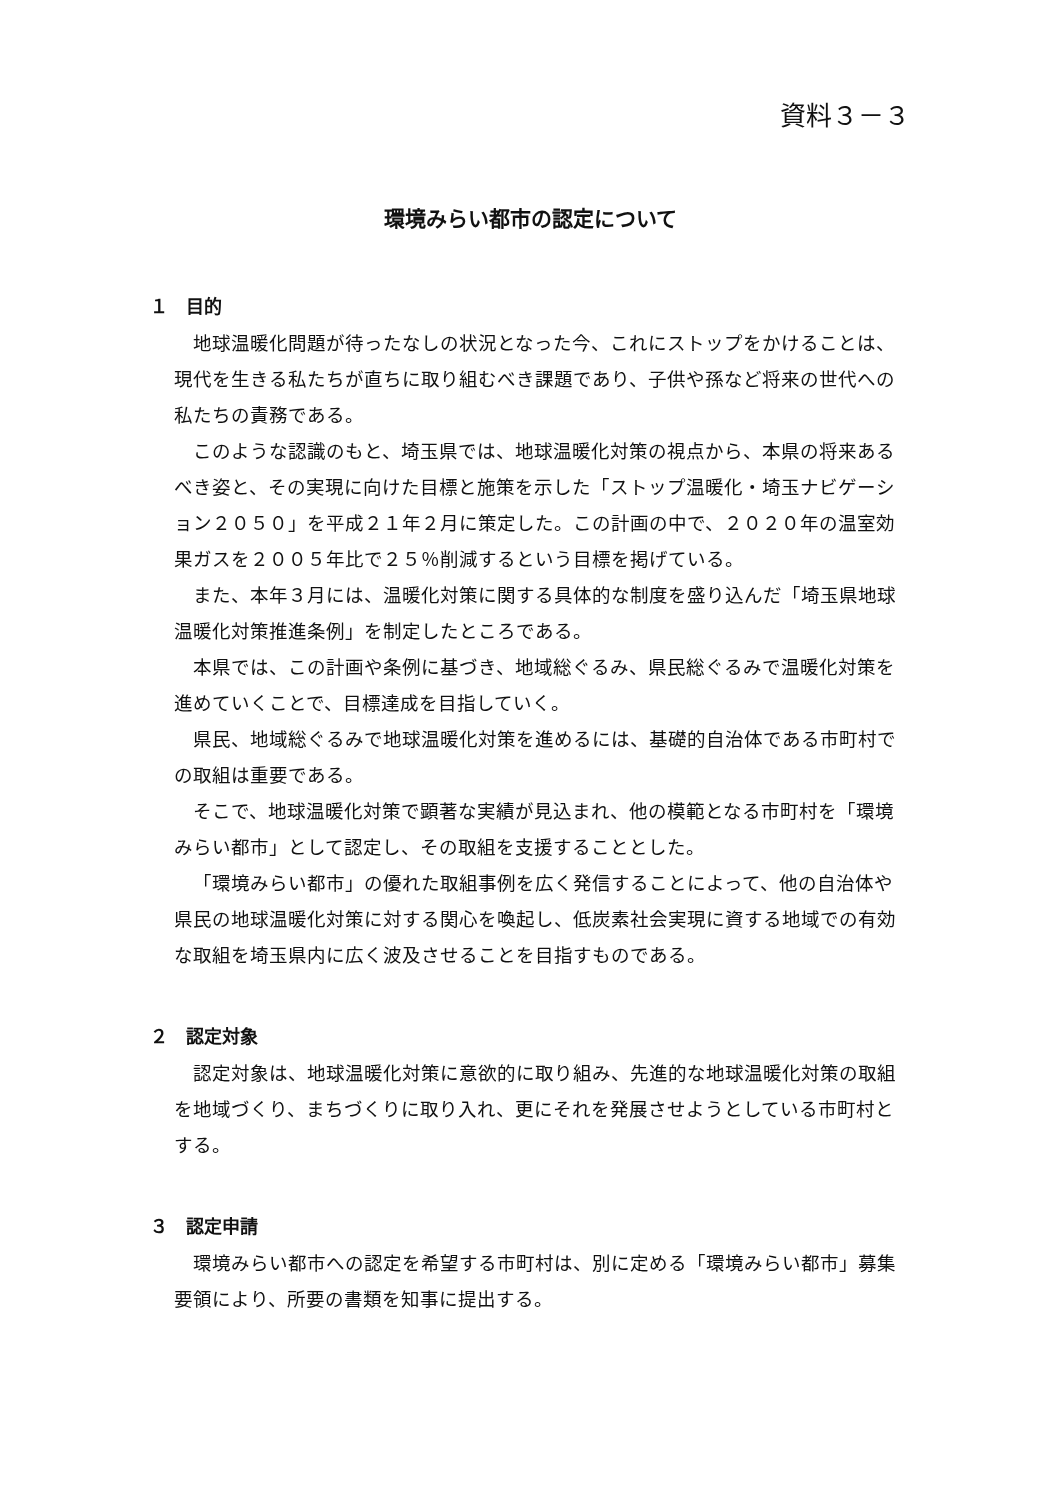資料３－３
環境みらい都市の認定について
１　目的
地球温暖化問題が待ったなしの状況となった今、これにストップをかけることは、現代を生きる私たちが直ちに取り組むべき課題であり、子供や孫など将来の世代への私たちの責務である。
このような認識のもと、埼玉県では、地球温暖化対策の視点から、本県の将来あるべき姿と、その実現に向けた目標と施策を示した「ストップ温暖化・埼玉ナビゲーション２０５０」を平成２１年２月に策定した。この計画の中で、２０２０年の温室効果ガスを２００５年比で２５％削減するという目標を掲げている。
また、本年３月には、温暖化対策に関する具体的な制度を盛り込んだ「埼玉県地球温暖化対策推進条例」を制定したところである。
本県では、この計画や条例に基づき、地域総ぐるみ、県民総ぐるみで温暖化対策を進めていくことで、目標達成を目指していく。
県民、地域総ぐるみで地球温暖化対策を進めるには、基礎的自治体である市町村での取組は重要である。
そこで、地球温暖化対策で顕著な実績が見込まれ、他の模範となる市町村を「環境みらい都市」として認定し、その取組を支援することとした。
「環境みらい都市」の優れた取組事例を広く発信することによって、他の自治体や県民の地球温暖化対策に対する関心を喚起し、低炭素社会実現に資する地域での有効な取組を埼玉県内に広く波及させることを目指すものである。
２　認定対象
認定対象は、地球温暖化対策に意欲的に取り組み、先進的な地球温暖化対策の取組を地域づくり、まちづくりに取り入れ、更にそれを発展させようとしている市町村とする。
３　認定申請
環境みらい都市への認定を希望する市町村は、別に定める「環境みらい都市」募集要領により、所要の書類を知事に提出する。